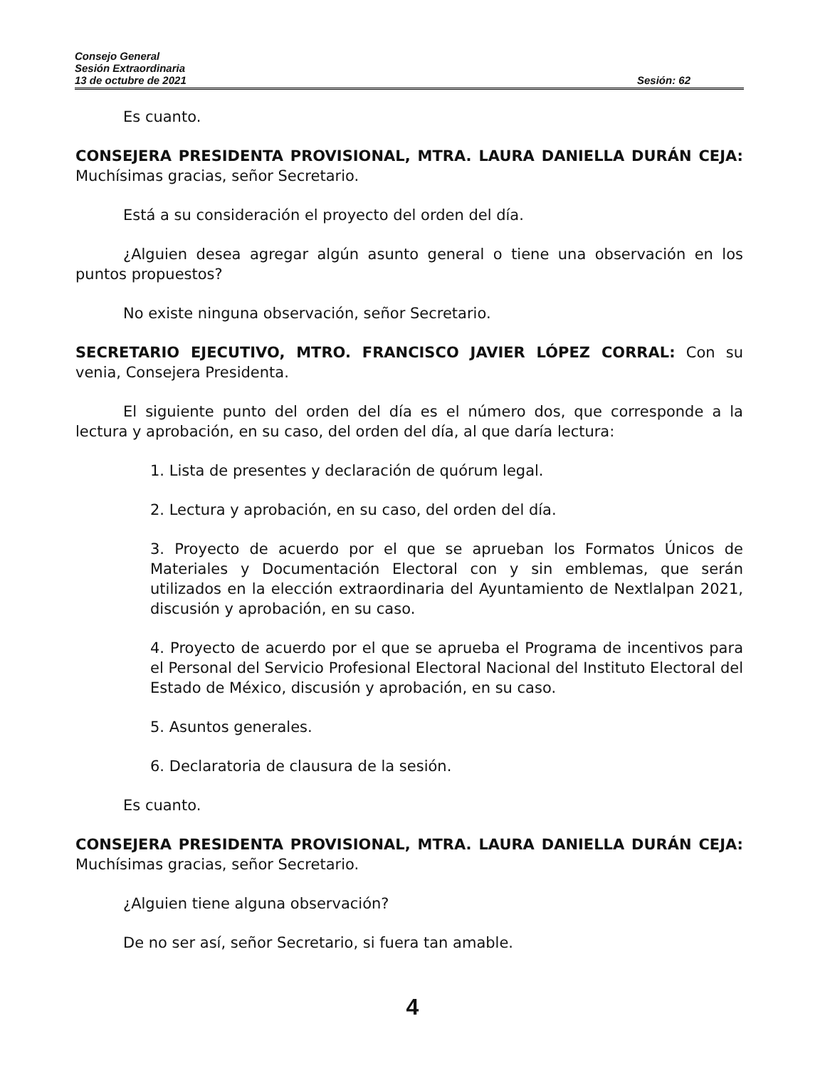Consejo General
Sesión Extraordinaria
13 de octubre de 2021 Sesión: 62
Es cuanto.
CONSEJERA PRESIDENTA PROVISIONAL, MTRA. LAURA DANIELLA DURÁN CEJA: Muchísimas gracias, señor Secretario.
Está a su consideración el proyecto del orden del día.
¿Alguien desea agregar algún asunto general o tiene una observación en los puntos propuestos?
No existe ninguna observación, señor Secretario.
SECRETARIO EJECUTIVO, MTRO. FRANCISCO JAVIER LÓPEZ CORRAL: Con su venia, Consejera Presidenta.
El siguiente punto del orden del día es el número dos, que corresponde a la lectura y aprobación, en su caso, del orden del día, al que daría lectura:
1. Lista de presentes y declaración de quórum legal.
2. Lectura y aprobación, en su caso, del orden del día.
3. Proyecto de acuerdo por el que se aprueban los Formatos Únicos de Materiales y Documentación Electoral con y sin emblemas, que serán utilizados en la elección extraordinaria del Ayuntamiento de Nextlalpan 2021, discusión y aprobación, en su caso.
4. Proyecto de acuerdo por el que se aprueba el Programa de incentivos para el Personal del Servicio Profesional Electoral Nacional del Instituto Electoral del Estado de México, discusión y aprobación, en su caso.
5. Asuntos generales.
6. Declaratoria de clausura de la sesión.
Es cuanto.
CONSEJERA PRESIDENTA PROVISIONAL, MTRA. LAURA DANIELLA DURÁN CEJA: Muchísimas gracias, señor Secretario.
¿Alguien tiene alguna observación?
De no ser así, señor Secretario, si fuera tan amable.
4